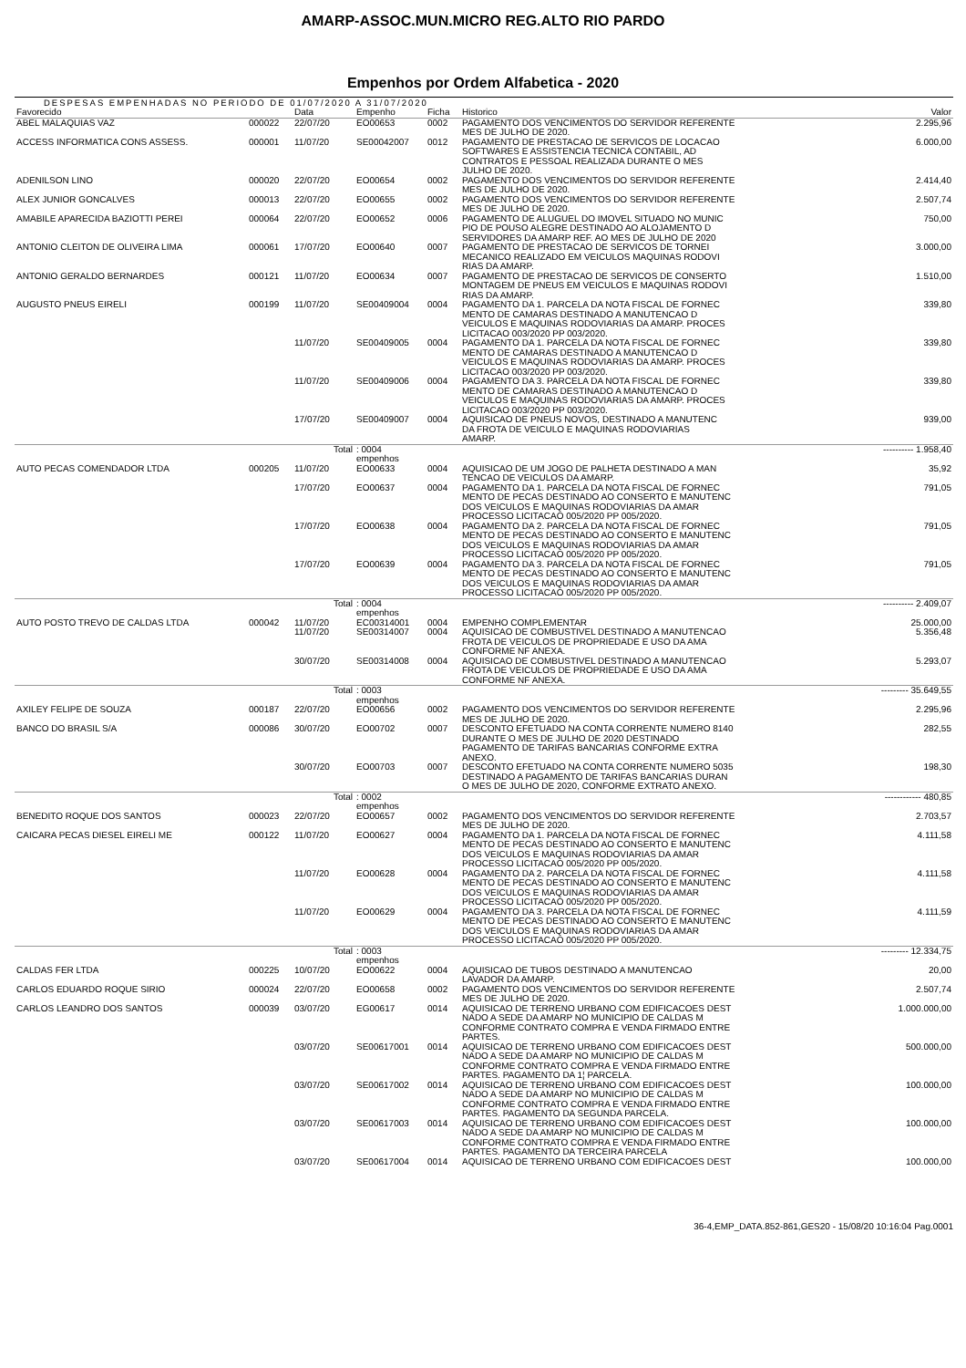AMARP-ASSOC.MUN.MICRO REG.ALTO RIO PARDO
Empenhos por Ordem Alfabetica - 2020
DESPESAS EMPENHADAS NO PERIODO DE 01/07/2020 A 31/07/2020
| Favorecido | | Data | Empenho | Ficha | Historico | Valor |
| --- | --- | --- | --- | --- | --- | --- |
| ABEL MALAQUIAS VAZ | 000022 | 22/07/20 | EO00653 | 0002 | PAGAMENTO DOS VENCIMENTOS DO SERVIDOR REFERENTE MES DE JULHO DE 2020. | 2.295,96 |
| ACCESS INFORMATICA CONS ASSESS. | 000001 | 11/07/20 | SE00042007 | 0012 | PAGAMENTO DE PRESTACAO DE SERVICOS DE LOCACAO SOFTWARES E ASSISTENCIA TECNICA CONTABIL, AD CONTRATOS E PESSOAL REALIZADA DURANTE O MES JULHO DE 2020. | 6.000,00 |
| ADENILSON LINO | 000020 | 22/07/20 | EO00654 | 0002 | PAGAMENTO DOS VENCIMENTOS DO SERVIDOR REFERENTE MES DE JULHO DE 2020. | 2.414,40 |
| ALEX JUNIOR GONCALVES | 000013 | 22/07/20 | EO00655 | 0002 | PAGAMENTO DOS VENCIMENTOS DO SERVIDOR REFERENTE MES DE JULHO DE 2020. | 2.507,74 |
| AMABILE APARECIDA BAZIOTTI PEREI | 000064 | 22/07/20 | EO00652 | 0006 | PAGAMENTO DE ALUGUEL DO IMOVEL SITUADO NO MUNIC PIO DE POUSO ALEGRE DESTINADO AO ALOJAMENTO D SERVIDORES DA AMARP REF. AO MES DE JULHO DE 2020 | 750,00 |
| ANTONIO CLEITON DE OLIVEIRA LIMA | 000061 | 17/07/20 | EO00640 | 0007 | PAGAMENTO DE PRESTACAO DE SERVICOS DE TORNEI MECANICO REALIZADO EM VEICULOS MAQUINAS RODOVI RIAS DA AMARP. | 3.000,00 |
| ANTONIO GERALDO BERNARDES | 000121 | 11/07/20 | EO00634 | 0007 | PAGAMENTO DE PRESTACAO DE SERVICOS DE CONSERTO MONTAGEM DE PNEUS EM VEICULOS E MAQUINAS RODOVI RIAS DA AMARP. | 1.510,00 |
| AUGUSTO PNEUS EIRELI | 000199 | 11/07/20 | SE00409004 | 0004 | PAGAMENTO DA 1. PARCELA DA NOTA FISCAL DE FORNEC MENTO DE CAMARAS DESTINADO A MANUTENCAO D VEICULOS E MAQUINAS RODOVIARIAS DA AMARP. PROCES LICITACAO 003/2020 PP 003/2020. | 339,80 |
| | | 11/07/20 | SE00409005 | 0004 | PAGAMENTO DA 1. PARCELA DA NOTA FISCAL DE FORNEC MENTO DE CAMARAS DESTINADO A MANUTENCAO D VEICULOS E MAQUINAS RODOVIARIAS DA AMARP. PROCES LICITACAO 003/2020 PP 003/2020. | 339,80 |
| | | 11/07/20 | SE00409006 | 0004 | PAGAMENTO DA 3. PARCELA DA NOTA FISCAL DE FORNEC MENTO DE CAMARAS DESTINADO A MANUTENCAO D VEICULOS E MAQUINAS RODOVIARIAS DA AMARP. PROCES LICITACAO 003/2020 PP 003/2020. | 339,80 |
| | | 17/07/20 | SE00409007 | 0004 | AQUISICAO DE PNEUS NOVOS, DESTINADO A MANUTENC DA FROTA DE VEICULO E MAQUINAS RODOVIARIAS AMARP. | 939,00 |
| | | Total | : 0004 empenhos | | | ---------- 1.958,40 |
| AUTO PECAS COMENDADOR LTDA | 000205 | 11/07/20 | EO00633 | 0004 | AQUISICAO DE UM JOGO DE PALHETA DESTINADO A MAN TENCAO DE VEICULOS DA AMARP. | 35,92 |
| | | 17/07/20 | EO00637 | 0004 | PAGAMENTO DA 1. PARCELA DA NOTA FISCAL DE FORNEC MENTO DE PECAS DESTINADO AO CONSERTO E MANUTENC DOS VEICULOS E MAQUINAS RODOVIARIAS DA AMAR PROCESSO LICITACAO 005/2020 PP 005/2020. | 791,05 |
| | | 17/07/20 | EO00638 | 0004 | PAGAMENTO DA 2. PARCELA DA NOTA FISCAL DE FORNEC MENTO DE PECAS DESTINADO AO CONSERTO E MANUTENC DOS VEICULOS E MAQUINAS RODOVIARIAS DA AMAR PROCESSO LICITACAO 005/2020 PP 005/2020. | 791,05 |
| | | 17/07/20 | EO00639 | 0004 | PAGAMENTO DA 3. PARCELA DA NOTA FISCAL DE FORNEC MENTO DE PECAS DESTINADO AO CONSERTO E MANUTENC DOS VEICULOS E MAQUINAS RODOVIARIAS DA AMAR PROCESSO LICITACAO 005/2020 PP 005/2020. | 791,05 |
| | | Total | : 0004 empenhos | | | ---------- 2.409,07 |
| AUTO POSTO TREVO DE CALDAS LTDA | 000042 | 11/07/20 | EC00314001 | 0004 | EMPENHO COMPLEMENTAR | 25.000,00 |
| | | 11/07/20 | SE00314007 | 0004 | AQUISICAO DE COMBUSTIVEL DESTINADO A MANUTENCAO FROTA DE VEICULOS DE PROPRIEDADE E USO DA AMA CONFORME NF ANEXA. | 5.356,48 |
| | | 30/07/20 | SE00314008 | 0004 | AQUISICAO DE COMBUSTIVEL DESTINADO A MANUTENCAO FROTA DE VEICULOS DE PROPRIEDADE E USO DA AMA CONFORME NF ANEXA. | 5.293,07 |
| | | Total | : 0003 empenhos | | | --------- 35.649,55 |
| AXILEY FELIPE DE SOUZA | 000187 | 22/07/20 | EO00656 | 0002 | PAGAMENTO DOS VENCIMENTOS DO SERVIDOR REFERENTE MES DE JULHO DE 2020. | 2.295,96 |
| BANCO DO BRASIL S/A | 000086 | 30/07/20 | EO00702 | 0007 | DESCONTO EFETUADO NA CONTA CORRENTE NUMERO 8140 DURANTE O MES DE JULHO DE 2020 DESTINADO PAGAMENTO DE TARIFAS BANCARIAS CONFORME EXTRA ANEXO. | 282,55 |
| | | 30/07/20 | EO00703 | 0007 | DESCONTO EFETUADO NA CONTA CORRENTE NUMERO 5035 DESTINADO A PAGAMENTO DE TARIFAS BANCARIAS DURAN O MES DE JULHO DE 2020, CONFORME EXTRATO ANEXO. | 198,30 |
| | | Total | : 0002 empenhos | | | ------------ 480,85 |
| BENEDITO ROQUE DOS SANTOS | 000023 | 22/07/20 | EO00657 | 0002 | PAGAMENTO DOS VENCIMENTOS DO SERVIDOR REFERENTE MES DE JULHO DE 2020. | 2.703,57 |
| CAICARA PECAS DIESEL EIRELI ME | 000122 | 11/07/20 | EO00627 | 0004 | PAGAMENTO DA 1. PARCELA DA NOTA FISCAL DE FORNEC MENTO DE PECAS DESTINADO AO CONSERTO E MANUTENC DOS VEICULOS E MAQUINAS RODOVIARIAS DA AMAR PROCESSO LICITACAO 005/2020 PP 005/2020. | 4.111,58 |
| | | 11/07/20 | EO00628 | 0004 | PAGAMENTO DA 2. PARCELA DA NOTA FISCAL DE FORNEC MENTO DE PECAS DESTINADO AO CONSERTO E MANUTENC DOS VEICULOS E MAQUINAS RODOVIARIAS DA AMAR PROCESSO LICITACAO 005/2020 PP 005/2020. | 4.111,58 |
| | | 11/07/20 | EO00629 | 0004 | PAGAMENTO DA 3. PARCELA DA NOTA FISCAL DE FORNEC MENTO DE PECAS DESTINADO AO CONSERTO E MANUTENC DOS VEICULOS E MAQUINAS RODOVIARIAS DA AMAR PROCESSO LICITACAO 005/2020 PP 005/2020. | 4.111,59 |
| | | Total | : 0003 empenhos | | | --------- 12.334,75 |
| CALDAS FER LTDA | 000225 | 10/07/20 | EO00622 | 0004 | AQUISICAO DE TUBOS DESTINADO A MANUTENCAO LAVADOR DA AMARP. | 20,00 |
| CARLOS EDUARDO ROQUE SIRIO | 000024 | 22/07/20 | EO00658 | 0002 | PAGAMENTO DOS VENCIMENTOS DO SERVIDOR REFERENTE MES DE JULHO DE 2020. | 2.507,74 |
| CARLOS LEANDRO DOS SANTOS | 000039 | 03/07/20 | EG00617 | 0014 | AQUISICAO DE TERRENO URBANO COM EDIFICACOES DEST NADO A SEDE DA AMARP NO MUNICIPIO DE CALDAS M CONFORME CONTRATO COMPRA E VENDA FIRMADO ENTRE PARTES. | 1.000.000,00 |
| | | 03/07/20 | SE00617001 | 0014 | AQUISICAO DE TERRENO URBANO COM EDIFICACOES DEST NADO A SEDE DA AMARP NO MUNICIPIO DE CALDAS M CONFORME CONTRATO COMPRA E VENDA FIRMADO ENTRE PARTES. PAGAMENTO DA 1¦ PARCELA. | 500.000,00 |
| | | 03/07/20 | SE00617002 | 0014 | AQUISICAO DE TERRENO URBANO COM EDIFICACOES DEST NADO A SEDE DA AMARP NO MUNICIPIO DE CALDAS M CONFORME CONTRATO COMPRA E VENDA FIRMADO ENTRE PARTES. PAGAMENTO DA SEGUNDA PARCELA. | 100.000,00 |
| | | 03/07/20 | SE00617003 | 0014 | AQUISICAO DE TERRENO URBANO COM EDIFICACOES DEST NADO A SEDE DA AMARP NO MUNICIPIO DE CALDAS M CONFORME CONTRATO COMPRA E VENDA FIRMADO ENTRE PARTES. PAGAMENTO DA TERCEIRA PARCELA | 100.000,00 |
| | | 03/07/20 | SE00617004 | 0014 | AQUISICAO DE TERRENO URBANO COM EDIFICACOES DEST | 100.000,00 |
36-4,EMP_DATA.852-861,GES20 - 15/08/20 10:16:04 Pag.0001